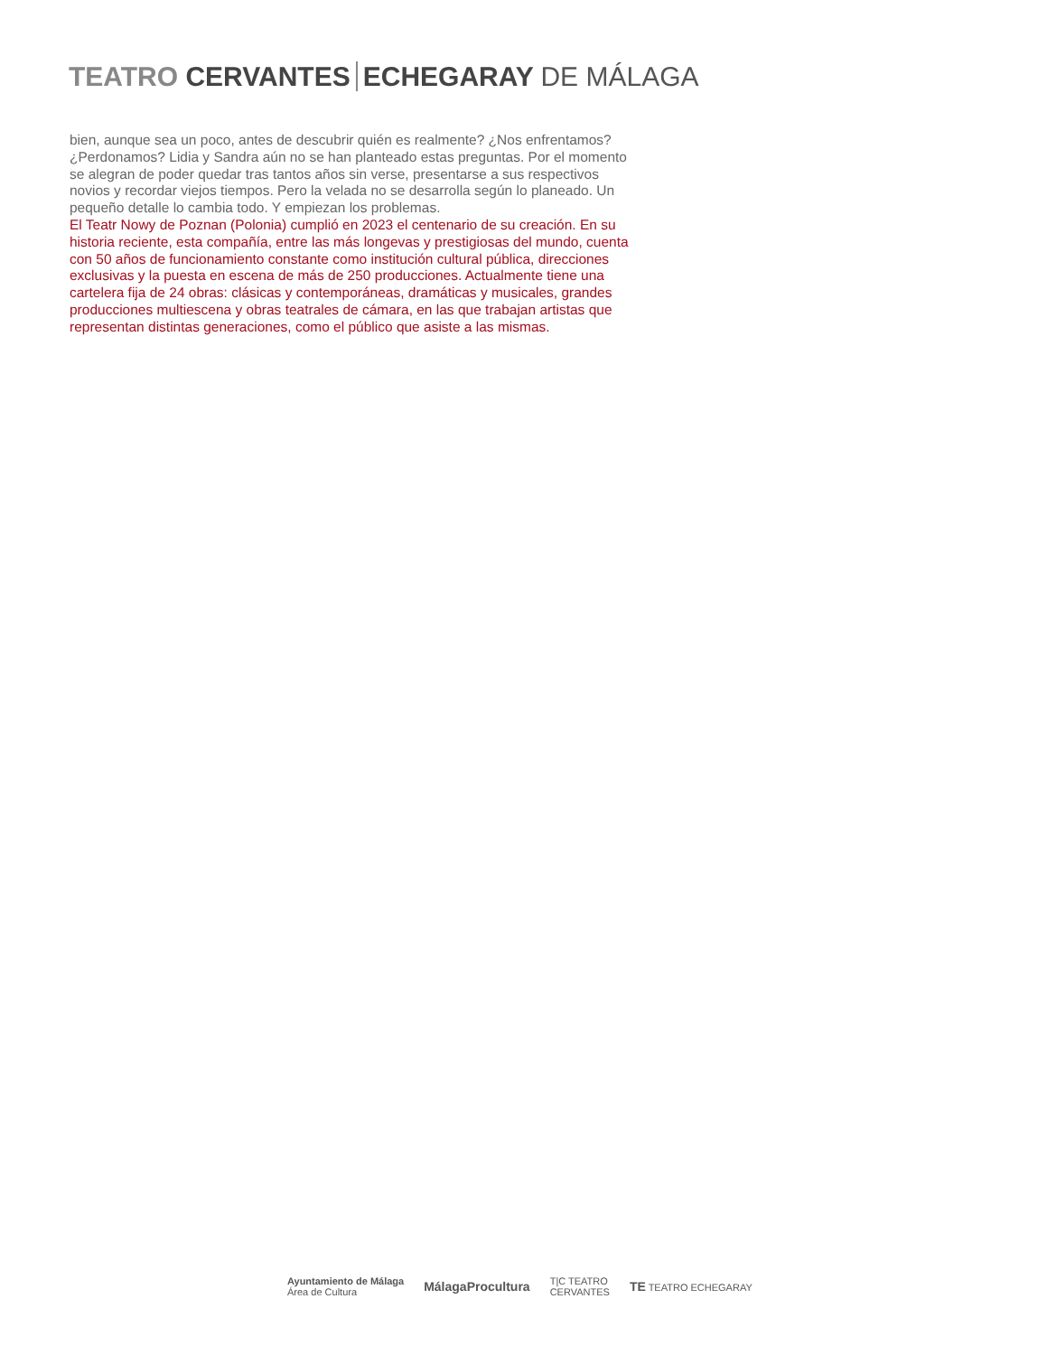TEATRO CERVANTES ECHEGARAY DE MÁLAGA
bien, aunque sea un poco, antes de descubrir quién es realmente? ¿Nos enfrentamos? ¿Perdonamos? Lidia y Sandra aún no se han planteado estas preguntas. Por el momento se alegran de poder quedar tras tantos años sin verse, presentarse a sus respectivos novios y recordar viejos tiempos. Pero la velada no se desarrolla según lo planeado. Un pequeño detalle lo cambia todo. Y empiezan los problemas.
El Teatr Nowy de Poznan (Polonia) cumplió en 2023 el centenario de su creación. En su historia reciente, esta compañía, entre las más longevas y prestigiosas del mundo, cuenta con 50 años de funcionamiento constante como institución cultural pública, direcciones exclusivas y la puesta en escena de más de 250 producciones. Actualmente tiene una cartelera fija de 24 obras: clásicas y contemporáneas, dramáticas y musicales, grandes producciones multiescena y obras teatrales de cámara, en las que trabajan artistas que representan distintas generaciones, como el público que asiste a las mismas.
Ayuntamiento de Málaga
Área de Cultura
Málaga Procultura
T|C TEATRO
CERVANTES
TE TEATRO ECHEGARAY